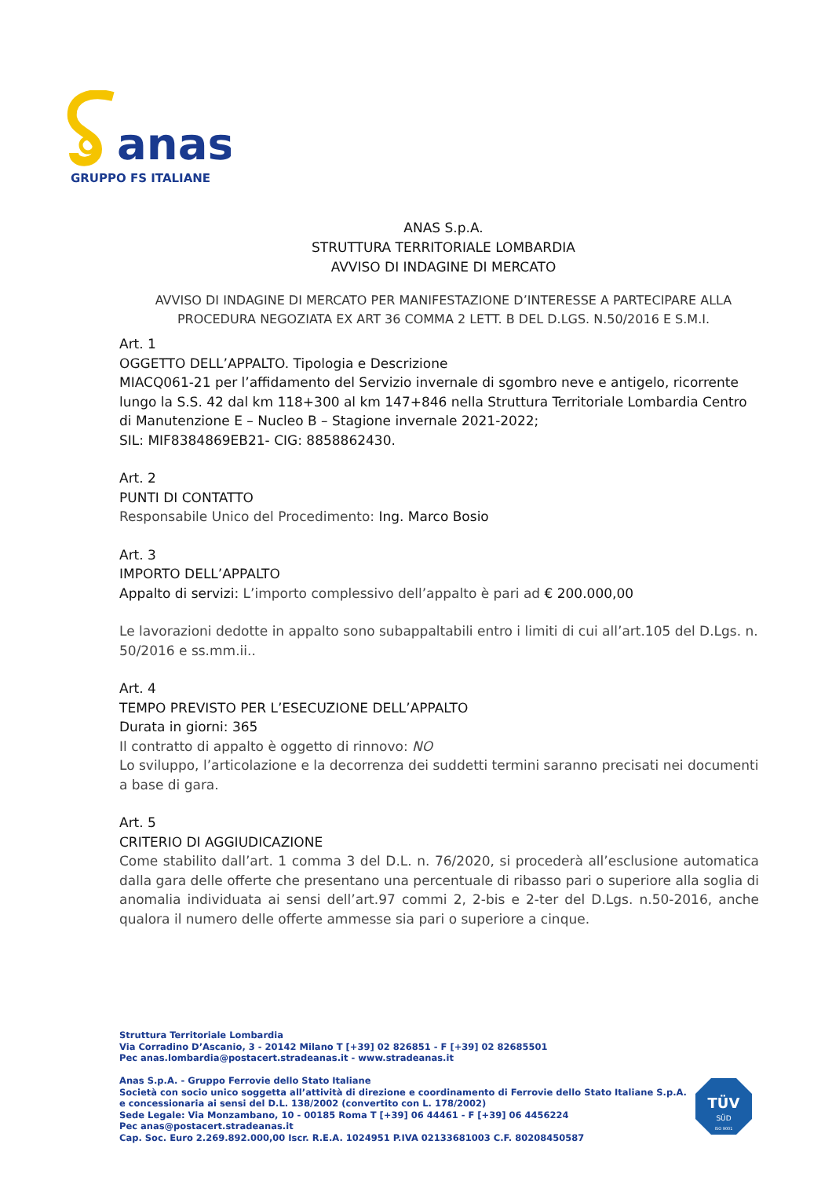anas
GRUPPO FS ITALIANE
ANAS S.p.A.
STRUTTURA TERRITORIALE LOMBARDIA
AVVISO DI INDAGINE DI MERCATO
AVVISO DI INDAGINE DI MERCATO PER MANIFESTAZIONE D’INTERESSE A PARTECIPARE ALLA PROCEDURA NEGOZIATA EX ART 36 COMMA 2 LETT. B DEL D.LGS. N.50/2016 E S.M.I.
Art. 1
OGGETTO DELL’APPALTO. Tipologia e Descrizione
MIACQ061-21 per l’affidamento del Servizio invernale di sgombro neve e antigelo, ricorrente lungo la S.S. 42 dal km 118+300 al km 147+846 nella Struttura Territoriale Lombardia Centro di Manutenzione E – Nucleo B – Stagione invernale 2021-2022;
SIL: MIF8384869EB21- CIG: 8858862430.
Art. 2
PUNTI DI CONTATTO
Responsabile Unico del Procedimento: Ing. Marco Bosio
Art. 3
IMPORTO DELL’APPALTO
Appalto di servizi: L’importo complessivo dell’appalto è pari ad € 200.000,00
Le lavorazioni dedotte in appalto sono subappaltabili entro i limiti di cui all’art.105 del D.Lgs. n. 50/2016 e ss.mm.ii..
Art. 4
TEMPO PREVISTO PER L’ESECUZIONE DELL’APPALTO
Durata in giorni: 365
Il contratto di appalto è oggetto di rinnovo: NO
Lo sviluppo, l’articolazione e la decorrenza dei suddetti termini saranno precisati nei documenti a base di gara.
Art. 5
CRITERIO DI AGGIUDICAZIONE
Come stabilito dall’art. 1 comma 3 del D.L. n. 76/2020, si procederà all’esclusione automatica dalla gara delle offerte che presentano una percentuale di ribasso pari o superiore alla soglia di anomalia individuata ai sensi dell’art.97 commi 2, 2-bis e 2-ter del D.Lgs. n.50-2016, anche qualora il numero delle offerte ammesse sia pari o superiore a cinque.
Struttura Territoriale Lombardia
Via Corradino D’Ascanio, 3 - 20142 Milano T [+39] 02 826851 - F [+39] 02 82685501
Pec anas.lombardia@postacert.stradeanas.it - www.stradeanas.it
Anas S.p.A. - Gruppo Ferrovie dello Stato Italiane
Società con socio unico soggetta all’attività di direzione e coordinamento di Ferrovie dello Stato Italiane S.p.A.
e concessionaria ai sensi del D.L. 138/2002 (convertito con L. 178/2002)
Sede Legale: Via Monzambano, 10 - 00185 Roma T [+39] 06 44461 - F [+39] 06 4456224
Pec anas@postacert.stradeanas.it
Cap. Soc. Euro 2.269.892.000,00 Iscr. R.E.A. 1024951 P.IVA 02133681003 C.F. 80208450587
TÜV
SÜD
ISO 9001